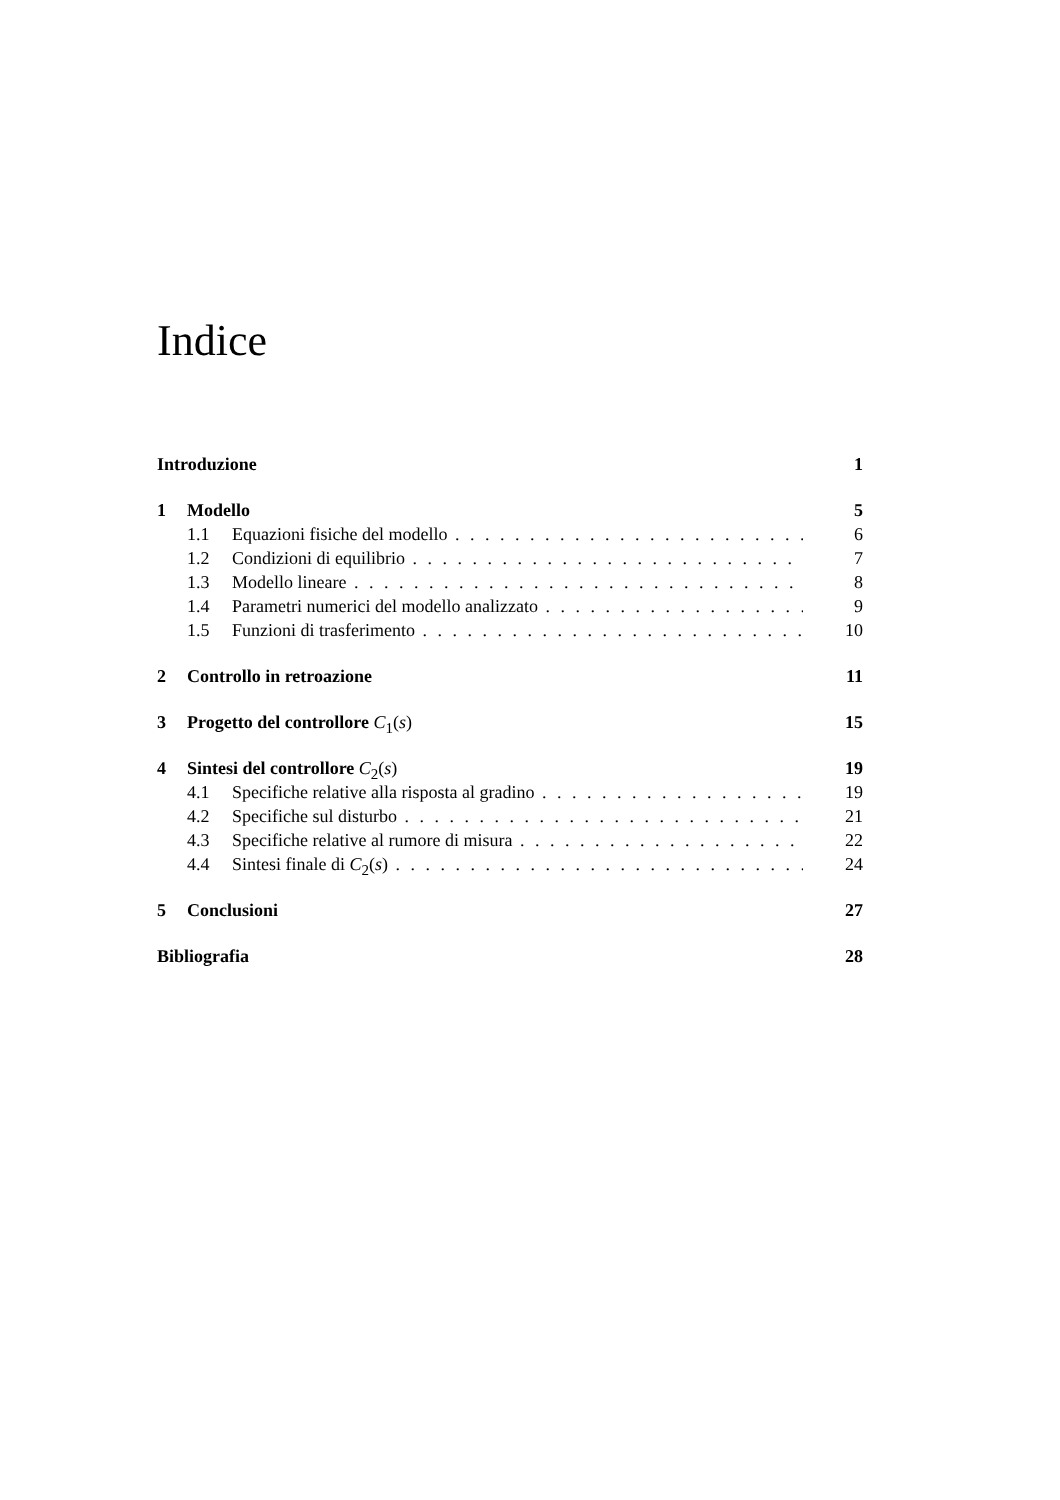Indice
Introduzione 1
1 Modello 5
1.1 Equazioni fisiche del modello 6
1.2 Condizioni di equilibrio 7
1.3 Modello lineare 8
1.4 Parametri numerici del modello analizzato 9
1.5 Funzioni di trasferimento 10
2 Controllo in retroazione 11
3 Progetto del controllore C<sub>1</sub>(s) 15
4 Sintesi del controllore C<sub>2</sub>(s) 19
4.1 Specifiche relative alla risposta al gradino 19
4.2 Specifiche sul disturbo 21
4.3 Specifiche relative al rumore di misura 22
4.4 Sintesi finale di C<sub>2</sub>(s) 24
5 Conclusioni 27
Bibliografia 28